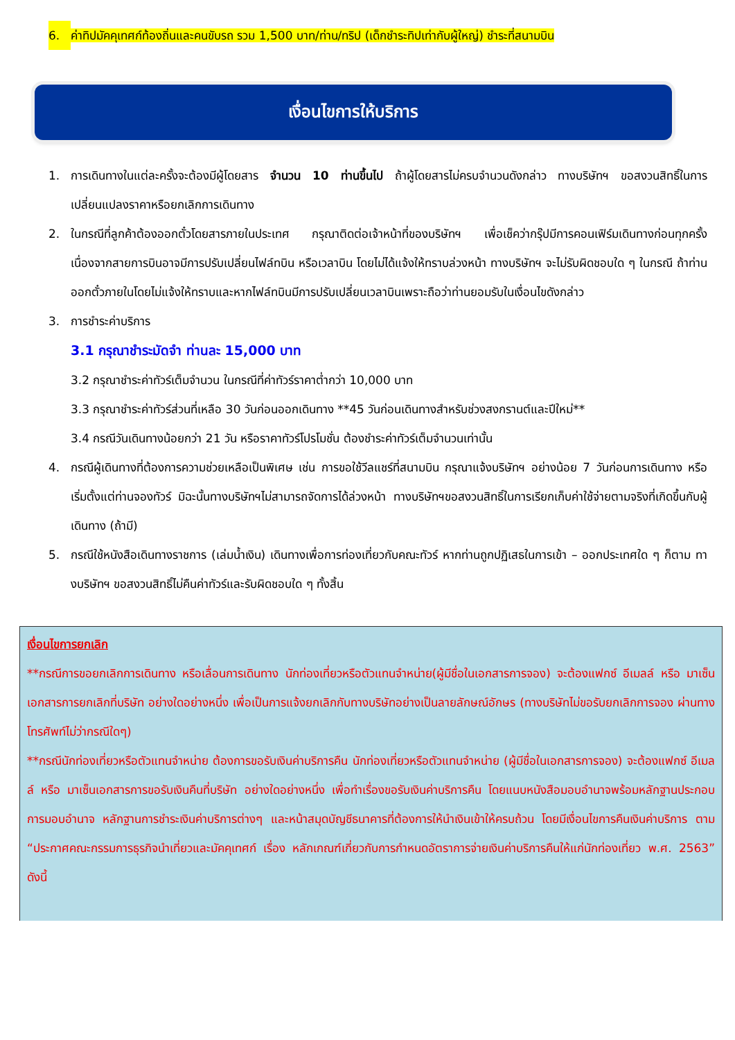6. ค่าทิปมัคคุเทศก์ท้องถิ่นและคนขับรถ รวม 1,500 บาท/ท่าน/ทริป (เด็กชำระทิปเท่ากับผู้ใหญ่) ชำระที่สนามบิน
เงื่อนไขการให้บริการ
1. การเดินทางในแต่ละครั้งจะต้องมีผู้โดยสาร จำนวน 10 ท่านขึ้นไป ถ้าผู้โดยสารไม่ครบจำนวนดังกล่าว ทางบริษัทฯ ขอสงวนสิทธิ์ในการเปลี่ยนแปลงราคาหรือยกเลิกการเดินทาง
2. ในกรณีที่ลูกค้าต้องออกตั๋วโดยสารภายในประเทศ กรุณาติดต่อเจ้าหน้าที่ของบริษัทฯ เพื่อเช็คว่ากรุ๊ปมีการคอนเฟิร์มเดินทางก่อนทุกครั้ง เนื่องจากสายการบินอาจมีการปรับเปลี่ยนไฟล์ทบิน หรือเวลาบิน โดยไม่ได้แจ้งให้ทราบล่วงหน้า ทางบริษัทฯ จะไม่รับผิดชอบใด ๆ ในกรณี ถ้าท่านออกตั๋วภายในโดยไม่แจ้งให้ทราบและหากไฟล์ทบินมีการปรับเปลี่ยนเวลาบินเพราะถือว่าท่านยอมรับในเงื่อนไขดังกล่าว
3. การชำระค่าบริการ
3.1 กรุณาชำระมัดจำ ท่านละ 15,000 บาท
3.2 กรุณาชำระค่าทัวร์เต็มจำนวน ในกรณีที่ค่าทัวร์ราคาต่ำกว่า 10,000 บาท
3.3 กรุณาชำระค่าทัวร์ส่วนที่เหลือ 30 วันก่อนออกเดินทาง **45 วันก่อนเดินทางสำหรับช่วงสงกรานต์และปีใหม่**
3.4 กรณีวันเดินทางน้อยกว่า 21 วัน หรือราคาทัวร์โปรโมชั่น ต้องชำระค่าทัวร์เต็มจำนวนเท่านั้น
4. กรณีผู้เดินทางที่ต้องการความช่วยเหลือเป็นพิเศษ เช่น การขอใช้วีลแชร์ที่สนามบิน กรุณาแจ้งบริษัทฯ อย่างน้อย 7 วันก่อนการเดินทาง หรือเริ่มตั้งแต่ท่านจองทัวร์ มิฉะนั้นทางบริษัทฯไม่สามารถจัดการได้ล่วงหน้า ทางบริษัทฯขอสงวนสิทธิ์ในการเรียกเก็บค่าใช้จ่ายตามจริงที่เกิดขึ้นกับผู้เดินทาง (ถ้ามี)
5. กรณีใช้หนังสือเดินทางราชการ (เล่มน้ำเงิน) เดินทางเพื่อการท่องเที่ยวกับคณะทัวร์ หากท่านถูกปฏิเสธในการเข้า – ออกประเทศใด ๆ ก็ตาม ทางบริษัทฯ ขอสงวนสิทธิ์ไม่คืนค่าทัวร์และรับผิดชอบใด ๆ ทั้งสิ้น
เงื่อนไขการยกเลิก
**กรณีการขอยกเลิกการเดินทาง หรือเลื่อนการเดินทาง นักท่องเที่ยวหรือตัวแทนจำหน่าย(ผู้มีชื่อในเอกสารการจอง) จะต้องแฟกซ์ อีเมลล์ หรือ มาเซ็นเอกสารการยกเลิกที่บริษัท อย่างใดอย่างหนึ่ง เพื่อเป็นการแจ้งยกเลิกกับทางบริษัทอย่างเป็นลายลักษณ์อักษร (ทางบริษัทไม่ขอรับยกเลิกการจอง ผ่านทางโทรศัพท์ไม่ว่ากรณีใดๆ)
**กรณีนักท่องเที่ยวหรือตัวแทนจำหน่าย ต้องการขอรับเงินค่าบริการคืน นักท่องเที่ยวหรือตัวแทนจำหน่าย (ผู้มีชื่อในเอกสารการจอง) จะต้องแฟกซ์ อีเมลล์ หรือ มาเซ็นเอกสารการขอรับเงินคืนที่บริษัท อย่างใดอย่างหนึ่ง เพื่อทำเรื่องขอรับเงินค่าบริการคืน โดยแนบหนังสือมอบอำนาจพร้อมหลักฐานประกอบการมอบอำนาจ หลักฐานการชำระเงินค่าบริการต่างๆ และหน้าสมุดบัญชีธนาคารที่ต้องการให้นำเงินเข้าให้ครบถ้วน โดยมีเงื่อนไขการคืนเงินค่าบริการ ตาม “ประกาศคณะกรรมการธุรกิจนำเที่ยวและมัคคุเทศก์ เรื่อง หลักเกณฑ์เกี่ยวกับการกำหนดอัตราการจ่ายเงินค่าบริการคืนให้แก่นักท่องเที่ยว พ.ศ. 2563” ดังนี้